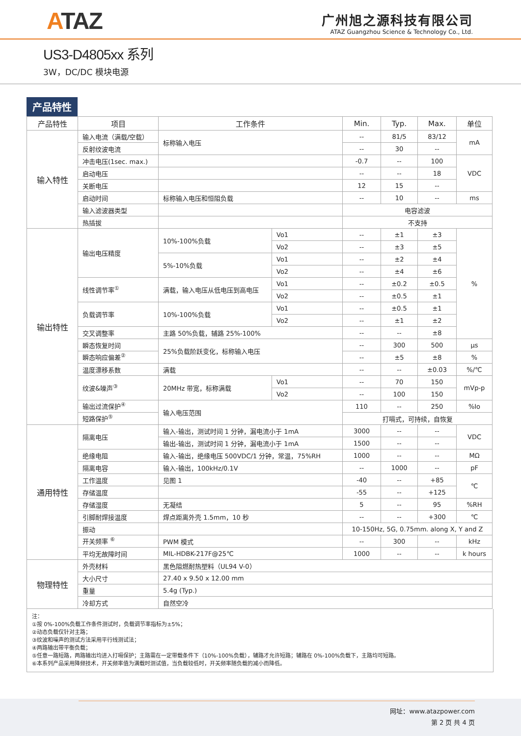ATAZ
广州旭之源科技有限公司
ATAZ Guangzhou Science & Technology Co., Ltd.
US3-D4805xx 系列
3W，DC/DC 模块电源
产品特性
| 产品特性 | 项目 | 工作条件 | | Min. | Typ. | Max. | 单位 |
| --- | --- | --- | --- | --- | --- | --- | --- |
| 输入特性 | 输入电流（满载/空载） | 标称输入电压 | | -- | 81/5 | 83/12 | mA |
| | 反射纹波电流 | | | -- | 30 | -- | |
| | 冲击电压(1sec. max.) | | | -0.7 | -- | 100 | VDC |
| | 启动电压 | | | -- | -- | 18 | |
| | 关断电压 | | | 12 | 15 | -- | |
| | 启动时间 | 标称输入电压和恒阻负载 | | -- | 10 | -- | ms |
| | 输入滤波器类型 | | | 电容滤波 | | | |
| | 热插拔 | | | 不支持 | | | |
| 输出特性 | 输出电压精度 | 10%-100%负载 | Vo1 | -- | ±1 | ±3 | % |
| | | | Vo2 | -- | ±3 | ±5 | |
| | | 5%-10%负载 | Vo1 | -- | ±2 | ±4 | |
| | | | Vo2 | -- | ±4 | ±6 | |
| | 线性调节率<sup>①</sup> | 满载，输入电压从低电压到高电压 | Vo1 | -- | ±0.2 | ±0.5 | |
| | | | Vo2 | -- | ±0.5 | ±1 | |
| | 负载调节率 | 10%-100%负载 | Vo1 | -- | ±0.5 | ±1 | |
| | | | Vo2 | -- | ±1 | ±2 | |
| | 交叉调整率 | 主路 50%负载，辅路 25%-100% | | -- | -- | ±8 | |
| | 瞬态恢复时间 | 25%负载阶跃变化，标称输入电压 | | -- | 300 | 500 | μs |
| | 瞬态响应偏差<sup>②</sup> | | | -- | ±5 | ±8 | % |
| | 温度漂移系数 | 满载 | | -- | -- | ±0.03 | %/℃ |
| | 纹波&噪声<sup>③</sup> | 20MHz 带宽，标称满载 | Vo1 | -- | 70 | 150 | mVp-p |
| | | | Vo2 | -- | 100 | 150 | |
| | 输出过流保护<sup>④</sup> | 输入电压范围 | | 110 | -- | 250 | %Io |
| | 短路保护<sup>⑤</sup> | | | 打嗝式，可持续，自恢复 | | | |
| 通用特性 | 隔离电压 | 输入-输出，测试时间 1 分钟，漏电流小于 1mA | | 3000 | -- | -- | VDC |
| | | 输出-输出，测试时间 1 分钟，漏电流小于 1mA | | 1500 | -- | -- | |
| | 绝缘电阻 | 输入-输出，绝缘电压 500VDC/1 分钟，常温，75%RH | | 1000 | -- | -- | MΩ |
| | 隔离电容 | 输入-输出，100kHz/0.1V | | -- | 1000 | -- | pF |
| | 工作温度 | 见图 1 | | -40 | -- | +85 | ℃ |
| | 存储温度 | | | -55 | -- | +125 | |
| | 存储湿度 | 无凝结 | | 5 | -- | 95 | %RH |
| | 引脚耐焊接温度 | 焊点距离外壳 1.5mm，10 秒 | | -- | -- | +300 | ℃ |
| | 振动 | | | 10-150Hz, 5G, 0.75mm. along X, Y and Z | | | |
| | 开关频率 <sup>⑥</sup> | PWM 模式 | | -- | 300 | -- | kHz |
| | 平均无故障时间 | MIL-HDBK-217F@25℃ | | 1000 | -- | -- | k hours |
| 物理特性 | 外壳材料 | 黑色阻燃耐热塑料（UL94 V-0） | | | | | |
| | 大小尺寸 | 27.40 x 9.50 x 12.00 mm | | | | | |
| | 重量 | 5.4g (Typ.) | | | | | |
| | 冷却方式 | 自然空冷 | | | | | |
注：
①按 0%-100%负载工作条件测试时，负载调节率指标为±5%；
②动态负载仅针对主路；
③纹波和噪声的测试方法采用平行线测试法；
④两路输出带平衡负载；
⑤任意一路短路，两路输出均进入打嗝保护；主路需在一定带载条件下（10%-100%负载），辅路才允许短路；辅路在 0%-100%负载下，主路均可短路。
⑥本系列产品采用降频技术，开关频率值为满载时测试值，当负载较低时，开关频率随负载的减小而降低。
网址：www.atazpower.com
第 2 页 共 4 页